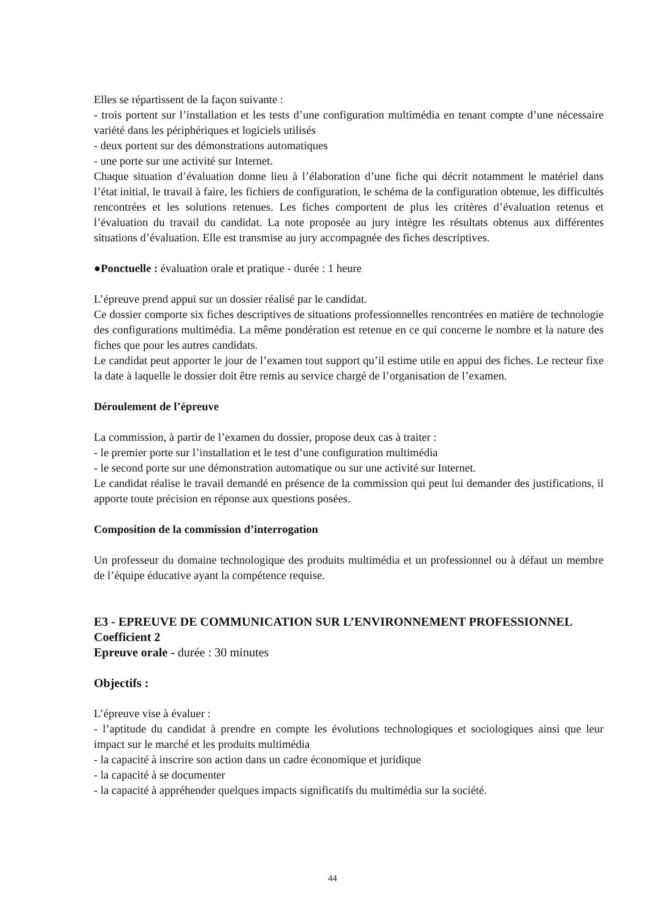Elles se répartissent de la façon suivante :
- trois portent sur l’installation et les tests d’une configuration multimédia en tenant compte d’une nécessaire variété dans les périphériques et logiciels utilisés
- deux portent sur des démonstrations automatiques
- une porte sur une activité sur Internet.
Chaque situation d’évaluation donne lieu à l’élaboration d’une fiche qui décrit notamment le matériel dans l’état initial, le travail à faire, les fichiers de configuration, le schéma de la configuration obtenue, les difficultés rencontrées et les solutions retenues. Les fiches comportent de plus les critères d’évaluation retenus et l’évaluation du travail du candidat. La note proposée au jury intègre les résultats obtenus aux différentes situations d’évaluation. Elle est transmise au jury accompagnée des fiches descriptives.
●Ponctuelle : évaluation orale et pratique - durée : 1 heure
L’épreuve prend appui sur un dossier réalisé par le candidat.
Ce dossier comporte six fiches descriptives de situations professionnelles rencontrées en matière de technologie des configurations multimédia. La même pondération est retenue en ce qui concerne le nombre et la nature des fiches que pour les autres candidats.
Le candidat peut apporter le jour de l’examen tout support qu’il estime utile en appui des fiches. Le recteur fixe la date à laquelle le dossier doit être remis au service chargé de l’organisation de l’examen.
Déroulement de l’épreuve
La commission, à partir de l’examen du dossier, propose deux cas à traiter :
- le premier porte sur l’installation et le test d’une configuration multimédia
- le second porte sur une démonstration automatique ou sur une activité sur Internet.
Le candidat réalise le travail demandé en présence de la commission qui peut lui demander des justifications, il apporte toute précision en réponse aux questions posées.
Composition de la commission d’interrogation
Un professeur du domaine technologique des produits multimédia et un professionnel ou à défaut un membre de l’équipe éducative ayant la compétence requise.
E3 - EPREUVE DE COMMUNICATION SUR L’ENVIRONNEMENT PROFESSIONNEL
Coefficient 2
Epreuve orale - durée : 30 minutes
Objectifs :
L’épreuve vise à évaluer :
- l’aptitude du candidat à prendre en compte les évolutions technologiques et sociologiques ainsi que leur impact sur le marché et les produits multimédia
- la capacité à inscrire son action dans un cadre économique et juridique
- la capacité à se documenter
- la capacité à appréhender quelques impacts significatifs du multimédia sur la société.
44